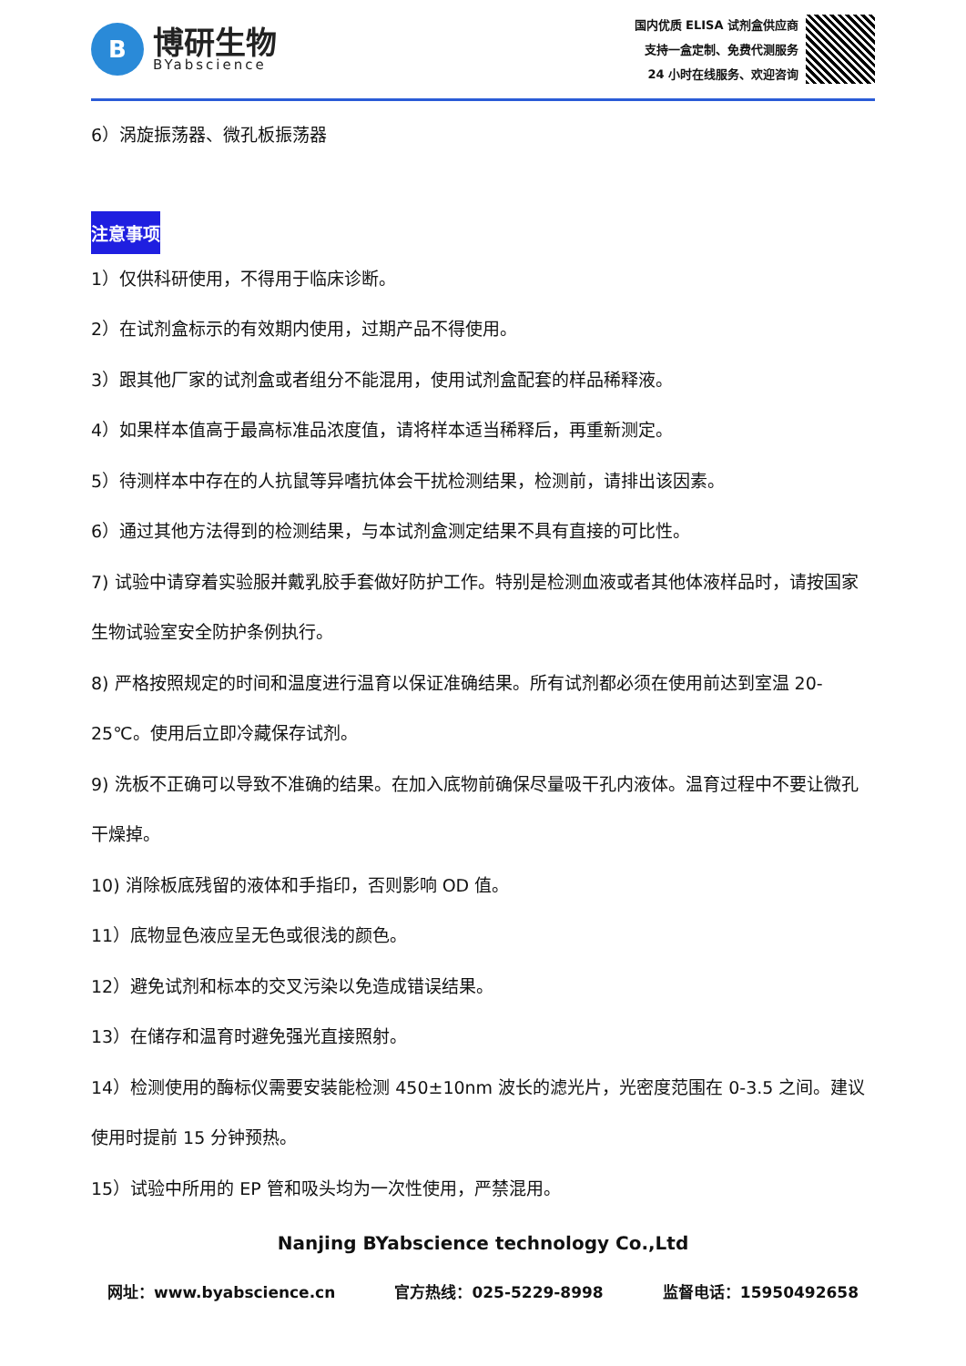B
博研生物
BYabscience
国内优质 ELISA 试剂盒供应商
支持一盒定制、免费代测服务
24 小时在线服务、欢迎咨询
6）涡旋振荡器、微孔板振荡器
注意事项
1）仅供科研使用，不得用于临床诊断。
2）在试剂盒标示的有效期内使用，过期产品不得使用。
3）跟其他厂家的试剂盒或者组分不能混用，使用试剂盒配套的样品稀释液。
4）如果样本值高于最高标准品浓度值，请将样本适当稀释后，再重新测定。
5）待测样本中存在的人抗鼠等异嗜抗体会干扰检测结果，检测前，请排出该因素。
6）通过其他方法得到的检测结果，与本试剂盒测定结果不具有直接的可比性。
7) 试验中请穿着实验服并戴乳胶手套做好防护工作。特别是检测血液或者其他体液样品时，请按国家生物试验室安全防护条例执行。
8) 严格按照规定的时间和温度进行温育以保证准确结果。所有试剂都必须在使用前达到室温 20-25℃。使用后立即冷藏保存试剂。
9) 洗板不正确可以导致不准确的结果。在加入底物前确保尽量吸干孔内液体。温育过程中不要让微孔干燥掉。
10) 消除板底残留的液体和手指印，否则影响 OD 值。
11）底物显色液应呈无色或很浅的颜色。
12）避免试剂和标本的交叉污染以免造成错误结果。
13）在储存和温育时避免强光直接照射。
14）检测使用的酶标仪需要安装能检测 450±10nm 波长的滤光片，光密度范围在 0-3.5 之间。建议使用时提前 15 分钟预热。
15）试验中所用的 EP 管和吸头均为一次性使用，严禁混用。
Nanjing BYabscience technology Co.,Ltd
网址：www.byabscience.cn 官方热线：025-5229-8998 监督电话：15950492658